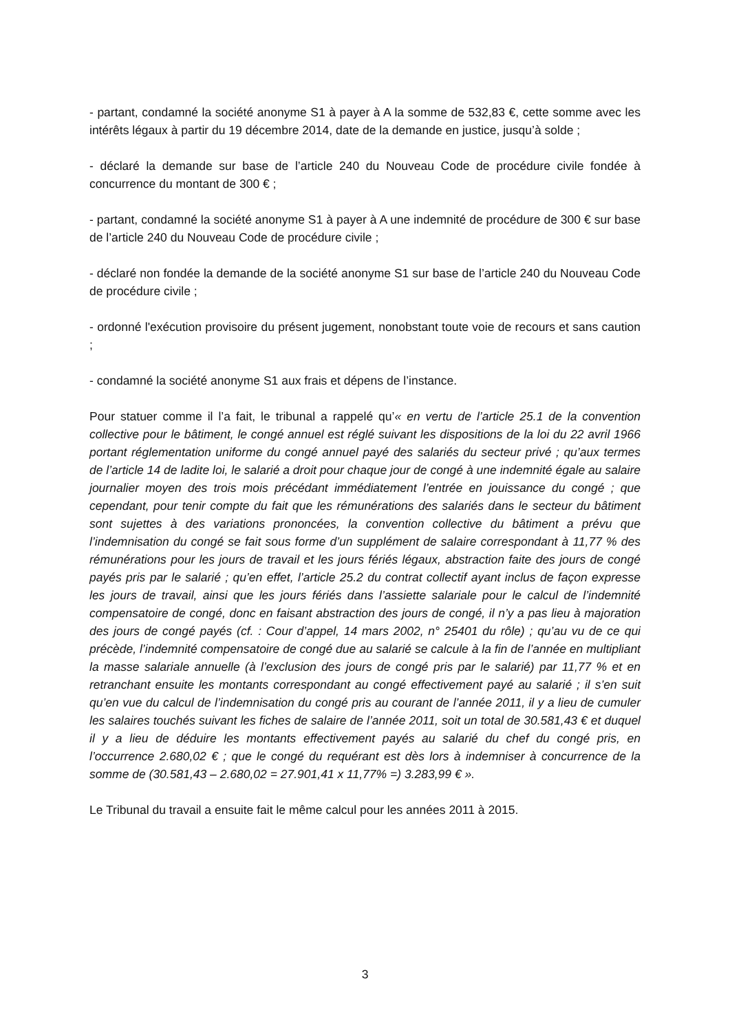- partant, condamné la société anonyme S1 à payer à A la somme de 532,83 €, cette somme avec les intérêts légaux à partir du 19 décembre 2014, date de la demande en justice, jusqu’à solde ;
- déclaré la demande sur base de l’article 240 du Nouveau Code de procédure civile fondée à concurrence du montant de 300 € ;
- partant, condamné la société anonyme S1 à payer à A une indemnité de procédure de 300 € sur base de l’article 240 du Nouveau Code de procédure civile ;
- déclaré non fondée la demande de la société anonyme S1 sur base de l’article 240 du Nouveau Code de procédure civile ;
- ordonné l'exécution provisoire du présent jugement, nonobstant toute voie de recours et sans caution ;
- condamné la société anonyme S1 aux frais et dépens de l’instance.
Pour statuer comme il l’a fait, le tribunal a rappelé qu’« en vertu de l’article 25.1 de la convention collective pour le bâtiment, le congé annuel est réglé suivant les dispositions de la loi du 22 avril 1966 portant réglementation uniforme du congé annuel payé des salariés du secteur privé ; qu’aux termes de l’article 14 de ladite loi, le salarié a droit pour chaque jour de congé à une indemnité égale au salaire journalier moyen des trois mois précédant immédiatement l’entrée en jouissance du congé ; que cependant, pour tenir compte du fait que les rémunérations des salariés dans le secteur du bâtiment sont sujettes à des variations prononcées, la convention collective du bâtiment a prévu que l’indemnisation du congé se fait sous forme d’un supplément de salaire correspondant à 11,77 % des rémunérations pour les jours de travail et les jours fériés légaux, abstraction faite des jours de congé payés pris par le salarié ; qu’en effet, l’article 25.2 du contrat collectif ayant inclus de façon expresse les jours de travail, ainsi que les jours fériés dans l’assiette salariale pour le calcul de l’indemnité compensatoire de congé, donc en faisant abstraction des jours de congé, il n’y a pas lieu à majoration des jours de congé payés (cf. : Cour d’appel, 14 mars 2002, n° 25401 du rôle) ; qu’au vu de ce qui précède, l’indemnité compensatoire de congé due au salarié se calcule à la fin de l’année en multipliant la masse salariale annuelle (à l’exclusion des jours de congé pris par le salarié) par 11,77 % et en retranchant ensuite les montants correspondant au congé effectivement payé au salarié ; il s’en suit qu’en vue du calcul de l’indemnisation du congé pris au courant de l’année 2011, il y a lieu de cumuler les salaires touchés suivant les fiches de salaire de l’année 2011, soit un total de 30.581,43 € et duquel il y a lieu de déduire les montants effectivement payés au salarié du chef du congé pris, en l’occurrence 2.680,02 € ; que le congé du requérant est dès lors à indemniser à concurrence de la somme de (30.581,43 – 2.680,02 = 27.901,41 x 11,77% =) 3.283,99 € ».
Le Tribunal du travail a ensuite fait le même calcul pour les années 2011 à 2015.
3